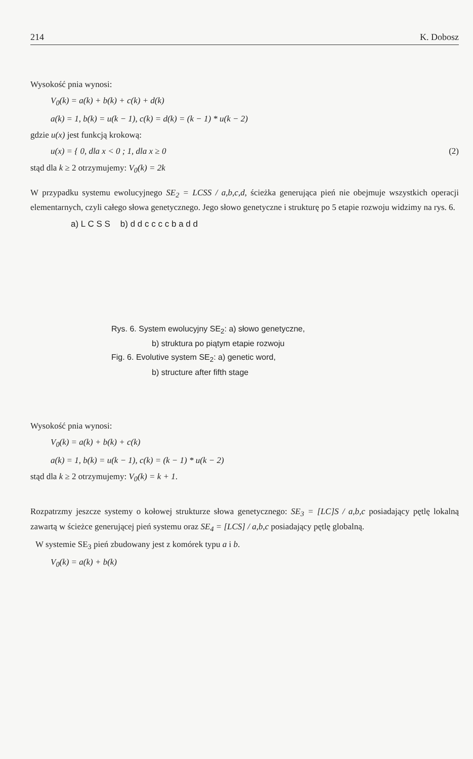214 K. Dobosz
Wysokość pnia wynosi:
V<sub>0</sub>(k) = a(k) + b(k) + c(k) + d(k)
a(k) = 1, b(k) = u(k − 1), c(k) = d(k) = (k − 1) * u(k − 2)
gdzie u(x) jest funkcją krokową:
u(x) = { 0, dla x < 0 ; 1, dla x ≥ 0 (2)
stąd dla k ≥ 2 otrzymujemy: V<sub>0</sub>(k) = 2k
W przypadku systemu ewolucyjnego SE<sub>2</sub> = LCSS / a,b,c,d, ścieżka generująca pień nie obejmuje wszystkich operacji elementarnych, czyli całego słowa genetycznego. Jego słowo genetyczne i strukturę po 5 etapie rozwoju widzimy na rys. 6.
a) L C S S b) d d c c c c b a d d
Rys. 6. System ewolucyjny SE<sub>2</sub>: a) słowo genetyczne,
b) struktura po piątym etapie rozwoju
Fig. 6. Evolutive system SE<sub>2</sub>: a) genetic word,
b) structure after fifth stage
Wysokość pnia wynosi:
V<sub>0</sub>(k) = a(k) + b(k) + c(k)
a(k) = 1, b(k) = u(k − 1), c(k) = (k − 1) * u(k − 2)
stąd dla k ≥ 2 otrzymujemy: V<sub>0</sub>(k) = k + 1.
Rozpatrzmy jeszcze systemy o kołowej strukturze słowa genetycznego: SE<sub>3</sub> = [LC]S / a,b,c posiadający pętlę lokalną zawartą w ścieżce generującej pień systemu oraz SE<sub>4</sub> = [LCS] / a,b,c posiadający pętlę globalną.
W systemie SE<sub>3</sub> pień zbudowany jest z komórek typu a i b.
V<sub>0</sub>(k) = a(k) + b(k)